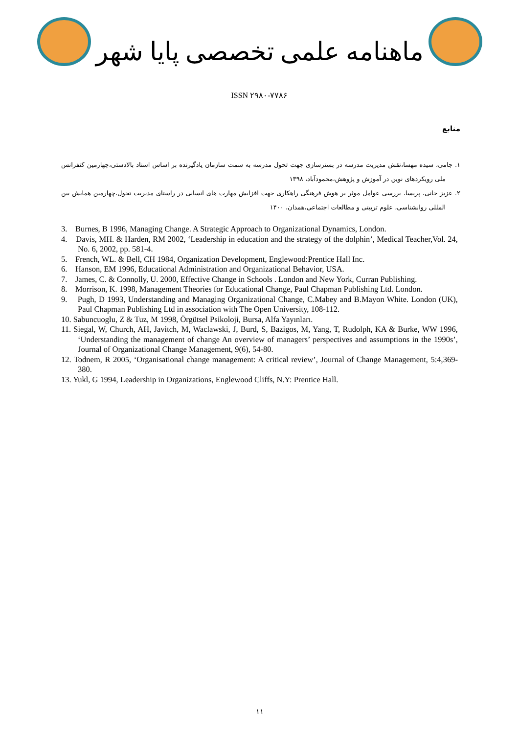ماهنامه علمی تخصصی پایا شهر
ISSN ۲۹۸۰-۷۷۸۶
منابع
۱. جامی، سیده مهسا،نقش مدیریت مدرسه در بسترسازی جهت تحول مدرسه به سمت سازمان یادگیرنده بر اساس اسناد بالادستی،چهارمین کنفرانس ملی رویکردهای نوین در آموزش و پژوهش،محمودآباد، ۱۳۹۸
۲. عزیز خانی، پریسا، بررسی عوامل موثر بر هوش فرهنگی راهکاری جهت افزایش مهارت های انسانی در راستای مدیریت تحول،چهارمین همایش بین المللی روانشناسی، علوم تربیتی و مطالعات اجتماعی،همدان، ۱۴۰۰
3. Burnes, B 1996, Managing Change. A Strategic Approach to Organizational Dynamics, London.
4. Davis, MH. & Harden, RM 2002, ‘Leadership in education and the strategy of the dolphin’, Medical Teacher,Vol. 24, No. 6, 2002, pp. 581-4.
5. French, WL. & Bell, CH 1984, Organization Development, Englewood:Prentice Hall Inc.
6. Hanson, EM 1996, Educational Administration and Organizational Behavior, USA.
7. James, C. & Connolly, U. 2000, Effective Change in Schools . London and New York, Curran Publishing.
8. Morrison, K. 1998, Management Theories for Educational Change, Paul Chapman Publishing Ltd. London.
9. Pugh, D 1993, Understanding and Managing Organizational Change, C.Mabey and B.Mayon White. London (UK), Paul Chapman Publishing Ltd in association with The Open University, 108-112.
10. Sabuncuoglu, Z & Tuz, M 1998, Örgütsel Psikoloji, Bursa, Alfa Yayınları.
11. Siegal, W, Church, AH, Javitch, M, Waclawski, J, Burd, S, Bazigos, M, Yang, T, Rudolph, KA & Burke, WW 1996, ‘Understanding the management of change An overview of managers’ perspectives and assumptions in the 1990s’, Journal of Organizational Change Management, 9(6), 54-80.
12. Todnem, R 2005, ‘Organisational change management: A critical review’, Journal of Change Management, 5:4,369-380.
13. Yukl, G 1994, Leadership in Organizations, Englewood Cliffs, N.Y: Prentice Hall.
۱۱